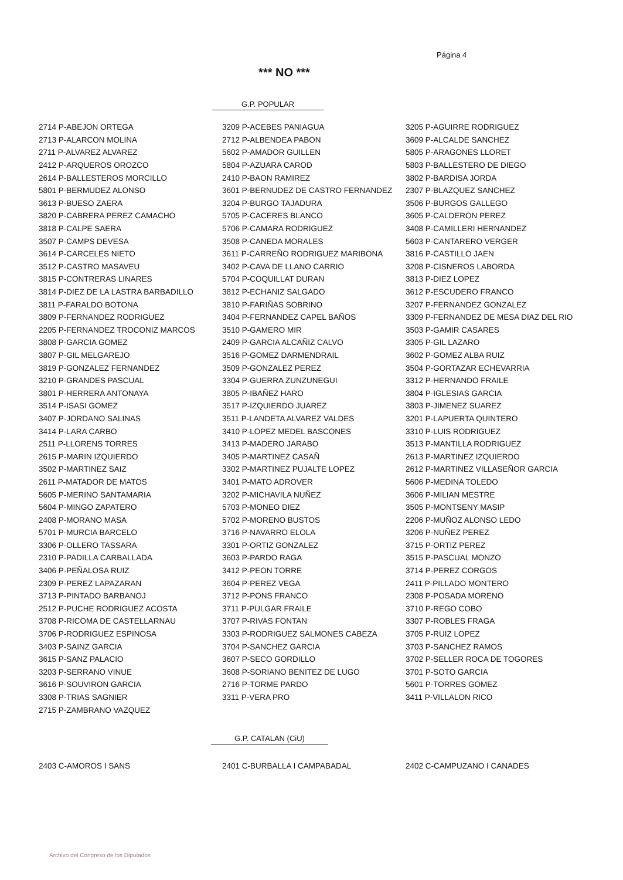Página 4
*** NO ***
G.P. POPULAR
| 2714 P-ABEJON ORTEGA | 3209 P-ACEBES PANIAGUA | 3205 P-AGUIRRE RODRIGUEZ |
| 2713 P-ALARCON MOLINA | 2712 P-ALBENDEA PABON | 3609 P-ALCALDE SANCHEZ |
| 2711 P-ALVAREZ ALVAREZ | 5602 P-AMADOR GUILLEN | 5805 P-ARAGONES LLORET |
| 2412 P-ARQUEROS OROZCO | 5804 P-AZUARA CAROD | 5803 P-BALLESTERO DE DIEGO |
| 2614 P-BALLESTEROS MORCILLO | 2410 P-BAON RAMIREZ | 3802 P-BARDISA JORDA |
| 5801 P-BERMUDEZ ALONSO | 3601 P-BERNUDEZ DE CASTRO FERNANDEZ | 2307 P-BLAZQUEZ SANCHEZ |
| 3613 P-BUESO ZAERA | 3204 P-BURGO TAJADURA | 3506 P-BURGOS GALLEGO |
| 3820 P-CABRERA PEREZ CAMACHO | 5705 P-CACERES BLANCO | 3605 P-CALDERON PEREZ |
| 3818 P-CALPE SAERA | 5706 P-CAMARA RODRIGUEZ | 3408 P-CAMILLERI HERNANDEZ |
| 3507 P-CAMPS DEVESA | 3508 P-CANEDA MORALES | 5603 P-CANTARERO VERGER |
| 3614 P-CARCELES NIETO | 3611 P-CARREÑO RODRIGUEZ MARIBONA | 3816 P-CASTILLO JAEN |
| 3512 P-CASTRO MASAVEU | 3402 P-CAVA DE LLANO CARRIO | 3208 P-CISNEROS LABORDA |
| 3815 P-CONTRERAS LINARES | 5704 P-COQUILLAT DURAN | 3813 P-DIEZ LOPEZ |
| 3814 P-DIEZ DE LA LASTRA BARBADILLO | 3812 P-ECHANIZ SALGADO | 3612 P-ESCUDERO FRANCO |
| 3811 P-FARALDO BOTONA | 3810 P-FARIÑAS SOBRINO | 3207 P-FERNANDEZ GONZALEZ |
| 3809 P-FERNANDEZ RODRIGUEZ | 3404 P-FERNANDEZ CAPEL BAÑOS | 3309 P-FERNANDEZ DE MESA DIAZ DEL RIO |
| 2205 P-FERNANDEZ TROCONIZ MARCOS | 3510 P-GAMERO MIR | 3503 P-GAMIR CASARES |
| 3808 P-GARCIA GOMEZ | 2409 P-GARCIA ALCAÑIZ CALVO | 3305 P-GIL LAZARO |
| 3807 P-GIL MELGAREJO | 3516 P-GOMEZ DARMENDRAIL | 3602 P-GOMEZ ALBA RUIZ |
| 3819 P-GONZALEZ FERNANDEZ | 3509 P-GONZALEZ PEREZ | 3504 P-GORTAZAR ECHEVARRIA |
| 3210 P-GRANDES PASCUAL | 3304 P-GUERRA ZUNZUNEGUI | 3312 P-HERNANDO FRAILE |
| 3801 P-HERRERA ANTONAYA | 3805 P-IBAÑEZ HARO | 3804 P-IGLESIAS GARCIA |
| 3514 P-ISASI GOMEZ | 3517 P-IZQUIERDO JUAREZ | 3803 P-JIMENEZ SUAREZ |
| 3407 P-JORDANO SALINAS | 3511 P-LANDETA ALVAREZ VALDES | 3201 P-LAPUERTA QUINTERO |
| 3414 P-LARA CARBO | 3410 P-LOPEZ MEDEL BASCONES | 3310 P-LUIS RODRIGUEZ |
| 2511 P-LLORENS TORRES | 3413 P-MADERO JARABO | 3513 P-MANTILLA RODRIGUEZ |
| 2615 P-MARIN IZQUIERDO | 3405 P-MARTINEZ CASAÑ | 2613 P-MARTINEZ IZQUIERDO |
| 3502 P-MARTINEZ SAIZ | 3302 P-MARTINEZ PUJALTE LOPEZ | 2612 P-MARTINEZ VILLASEÑOR GARCIA |
| 2611 P-MATADOR DE MATOS | 3401 P-MATO ADROVER | 5606 P-MEDINA TOLEDO |
| 5605 P-MERINO SANTAMARIA | 3202 P-MICHAVILA NUÑEZ | 3606 P-MILIAN MESTRE |
| 5604 P-MINGO ZAPATERO | 5703 P-MONEO DIEZ | 3505 P-MONTSENY MASIP |
| 2408 P-MORANO MASA | 5702 P-MORENO BUSTOS | 2206 P-MUÑOZ ALONSO LEDO |
| 5701 P-MURCIA BARCELO | 3716 P-NAVARRO ELOLA | 3206 P-NUÑEZ PEREZ |
| 3306 P-OLLERO TASSARA | 3301 P-ORTIZ GONZALEZ | 3715 P-ORTIZ PEREZ |
| 2310 P-PADILLA CARBALLADA | 3603 P-PARDO RAGA | 3515 P-PASCUAL MONZO |
| 3406 P-PEÑALOSA RUIZ | 3412 P-PEON TORRE | 3714 P-PEREZ CORGOS |
| 2309 P-PEREZ LAPAZARAN | 3604 P-PEREZ VEGA | 2411 P-PILLADO MONTERO |
| 3713 P-PINTADO BARBANOJ | 3712 P-PONS FRANCO | 2308 P-POSADA MORENO |
| 2512 P-PUCHE RODRIGUEZ ACOSTA | 3711 P-PULGAR FRAILE | 3710 P-REGO COBO |
| 3708 P-RICOMA DE CASTELLARNAU | 3707 P-RIVAS FONTAN | 3307 P-ROBLES FRAGA |
| 3706 P-RODRIGUEZ ESPINOSA | 3303 P-RODRIGUEZ SALMONES CABEZA | 3705 P-RUIZ LOPEZ |
| 3403 P-SAINZ GARCIA | 3704 P-SANCHEZ GARCIA | 3703 P-SANCHEZ RAMOS |
| 3615 P-SANZ PALACIO | 3607 P-SECO GORDILLO | 3702 P-SELLER ROCA DE TOGORES |
| 3203 P-SERRANO VINUE | 3608 P-SORIANO BENITEZ DE LUGO | 3701 P-SOTO GARCIA |
| 3616 P-SOUVIRON GARCIA | 2716 P-TORME PARDO | 5601 P-TORRES GOMEZ |
| 3308 P-TRIAS SAGNIER | 3311 P-VERA PRO | 3411 P-VILLALON RICO |
| 2715 P-ZAMBRANO VAZQUEZ | | |
G.P. CATALAN (CiU)
| 2403 C-AMOROS I SANS | 2401 C-BURBALLA I CAMPABADAL | 2402 C-CAMPUZANO I CANADES |
Archivo del Congreso de los Diputados